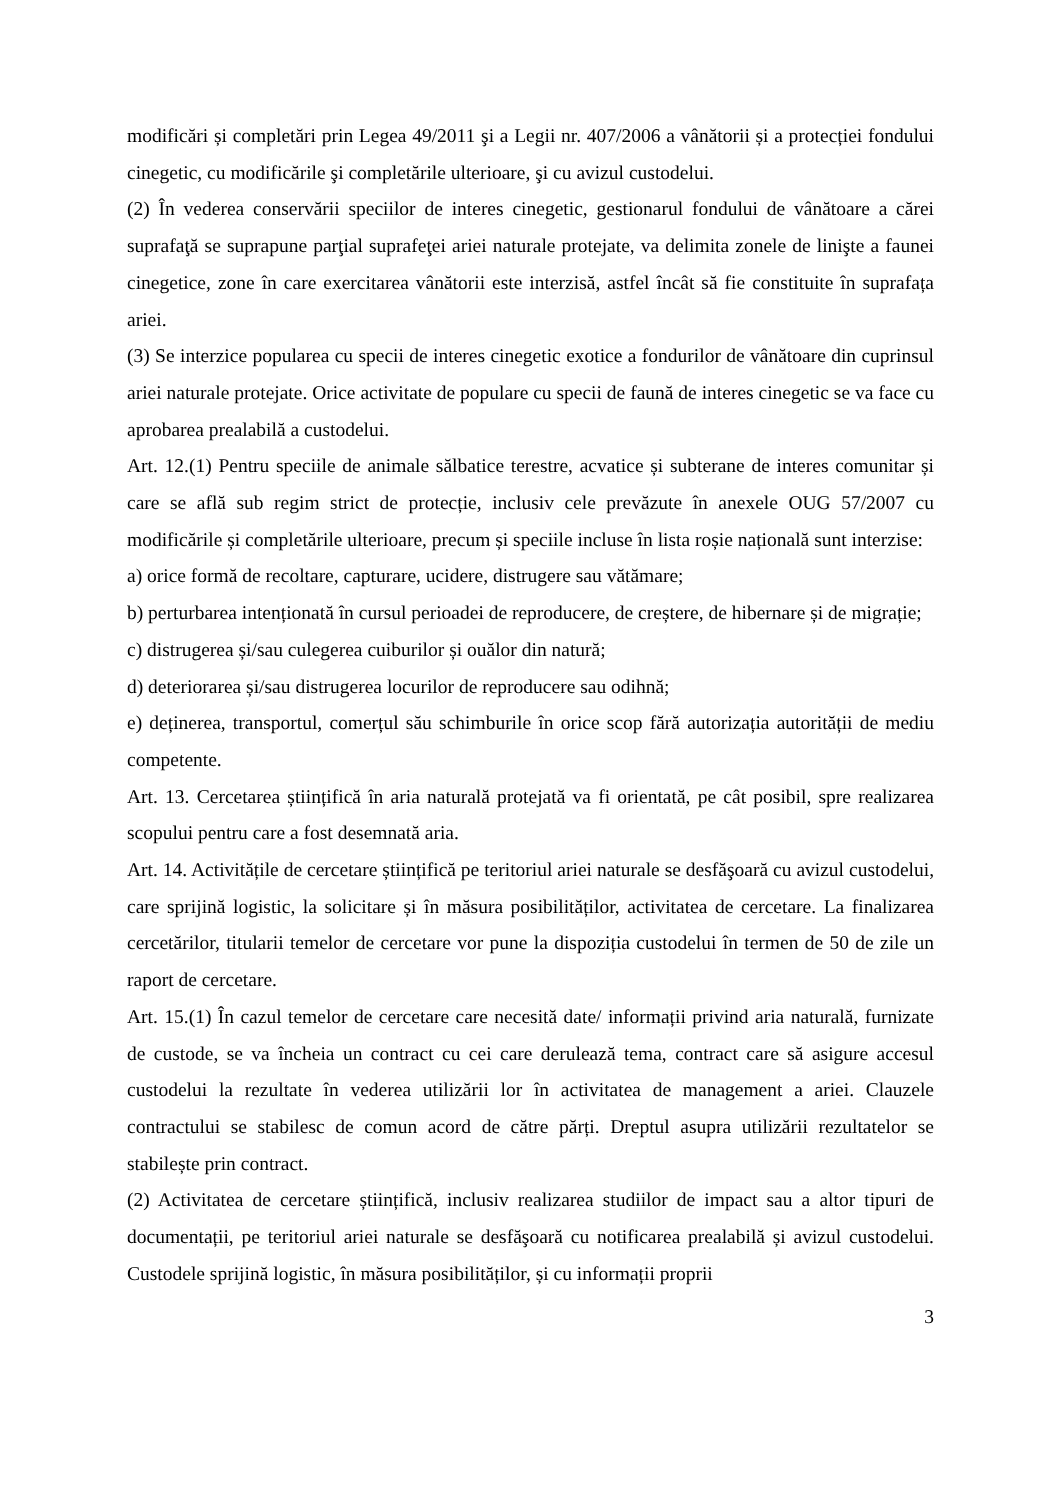modificări și completări prin Legea 49/2011 şi a Legii nr. 407/2006 a vânătorii și a protecției fondului cinegetic, cu modificările şi completările ulterioare, şi cu avizul custodelui.
(2) În vederea conservării speciilor de interes cinegetic, gestionarul fondului de vânătoare a cărei suprafaţă se suprapune parţial suprafeţei ariei naturale protejate, va delimita zonele de linişte a faunei cinegetice, zone în care exercitarea vânătorii este interzisă, astfel încât să fie constituite în suprafața ariei.
(3) Se interzice popularea cu specii de interes cinegetic exotice a fondurilor de vânătoare din cuprinsul ariei naturale protejate. Orice activitate de populare cu specii de faună de interes cinegetic se va face cu aprobarea prealabilă a custodelui.
Art. 12.(1) Pentru speciile de animale sălbatice terestre, acvatice și subterane de interes comunitar și care se află sub regim strict de protecție, inclusiv cele prevăzute în anexele OUG 57/2007 cu modificările și completările ulterioare, precum și speciile incluse în lista roșie națională sunt interzise:
a) orice formă de recoltare, capturare, ucidere, distrugere sau vătămare;
b) perturbarea intenționată în cursul perioadei de reproducere, de creștere, de hibernare și de migrație;
c) distrugerea și/sau culegerea cuiburilor și ouălor din natură;
d) deteriorarea și/sau distrugerea locurilor de reproducere sau odihnă;
e) deținerea, transportul, comerțul său schimburile în orice scop fără autorizația autorității de mediu competente.
Art. 13. Cercetarea științifică în aria naturală protejată va fi orientată, pe cât posibil, spre realizarea scopului pentru care a fost desemnată aria.
Art. 14. Activitățile de cercetare științifică pe teritoriul ariei naturale se desfăşoară cu avizul custodelui, care sprijină logistic, la solicitare și în măsura posibilităților, activitatea de cercetare. La finalizarea cercetărilor, titularii temelor de cercetare vor pune la dispoziția custodelui în termen de 50 de zile un raport de cercetare.
Art. 15.(1) În cazul temelor de cercetare care necesită date/ informații privind aria naturală, furnizate de custode, se va încheia un contract cu cei care derulează tema, contract care să asigure accesul custodelui la rezultate în vederea utilizării lor în activitatea de management a ariei. Clauzele contractului se stabilesc de comun acord de către părți. Dreptul asupra utilizării rezultatelor se stabilește prin contract.
(2) Activitatea de cercetare științifică, inclusiv realizarea studiilor de impact sau a altor tipuri de documentații, pe teritoriul ariei naturale se desfăşoară cu notificarea prealabilă și avizul custodelui. Custodele sprijină logistic, în măsura posibilităților, și cu informații proprii
3